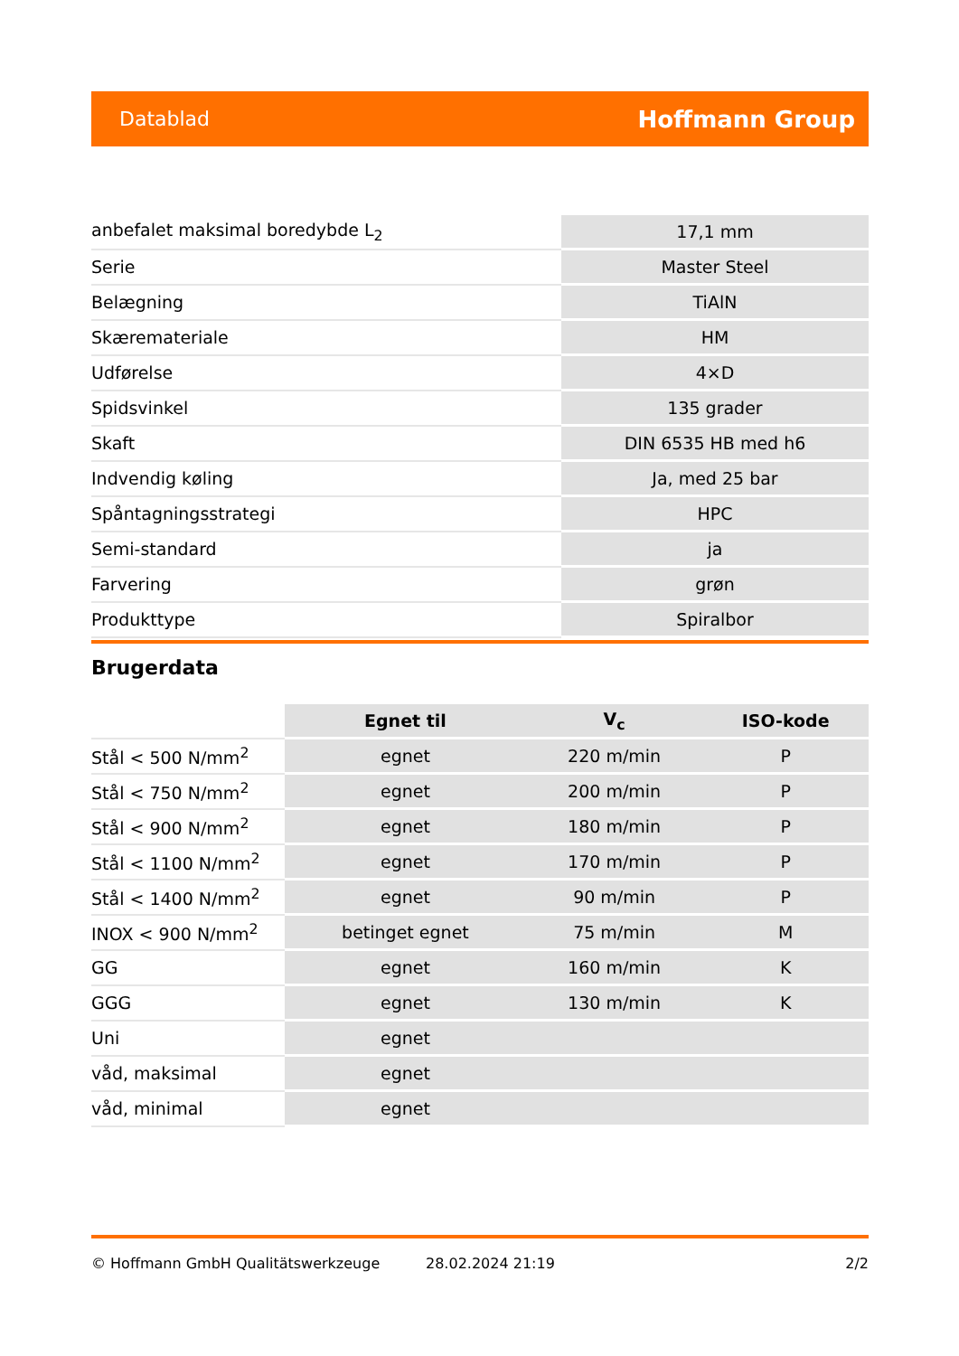Datablad Hoffmann Group
| anbefalet maksimal boredybde L<sub>2</sub> | 17,1 mm |
| Serie | Master Steel |
| Belægning | TiAlN |
| Skæremateriale | HM |
| Udførelse | 4×D |
| Spidsvinkel | 135 grader |
| Skaft | DIN 6535 HB med h6 |
| Indvendig køling | Ja, med 25 bar |
| Spåntagningsstrategi | HPC |
| Semi-standard | ja |
| Farvering | grøn |
| Produkttype | Spiralbor |
Brugerdata
| | Egnet til | V<sub>c</sub> | ISO-kode |
| Stål < 500 N/mm<sup>2</sup> | egnet | 220 m/min | P |
| Stål < 750 N/mm<sup>2</sup> | egnet | 200 m/min | P |
| Stål < 900 N/mm<sup>2</sup> | egnet | 180 m/min | P |
| Stål < 1100 N/mm<sup>2</sup> | egnet | 170 m/min | P |
| Stål < 1400 N/mm<sup>2</sup> | egnet | 90 m/min | P |
| INOX < 900 N/mm<sup>2</sup> | betinget egnet | 75 m/min | M |
| GG | egnet | 160 m/min | K |
| GGG | egnet | 130 m/min | K |
| Uni | egnet | | |
| våd, maksimal | egnet | | |
| våd, minimal | egnet | | |
© Hoffmann GmbH Qualitätswerkzeuge 28.02.2024 21:19 2/2